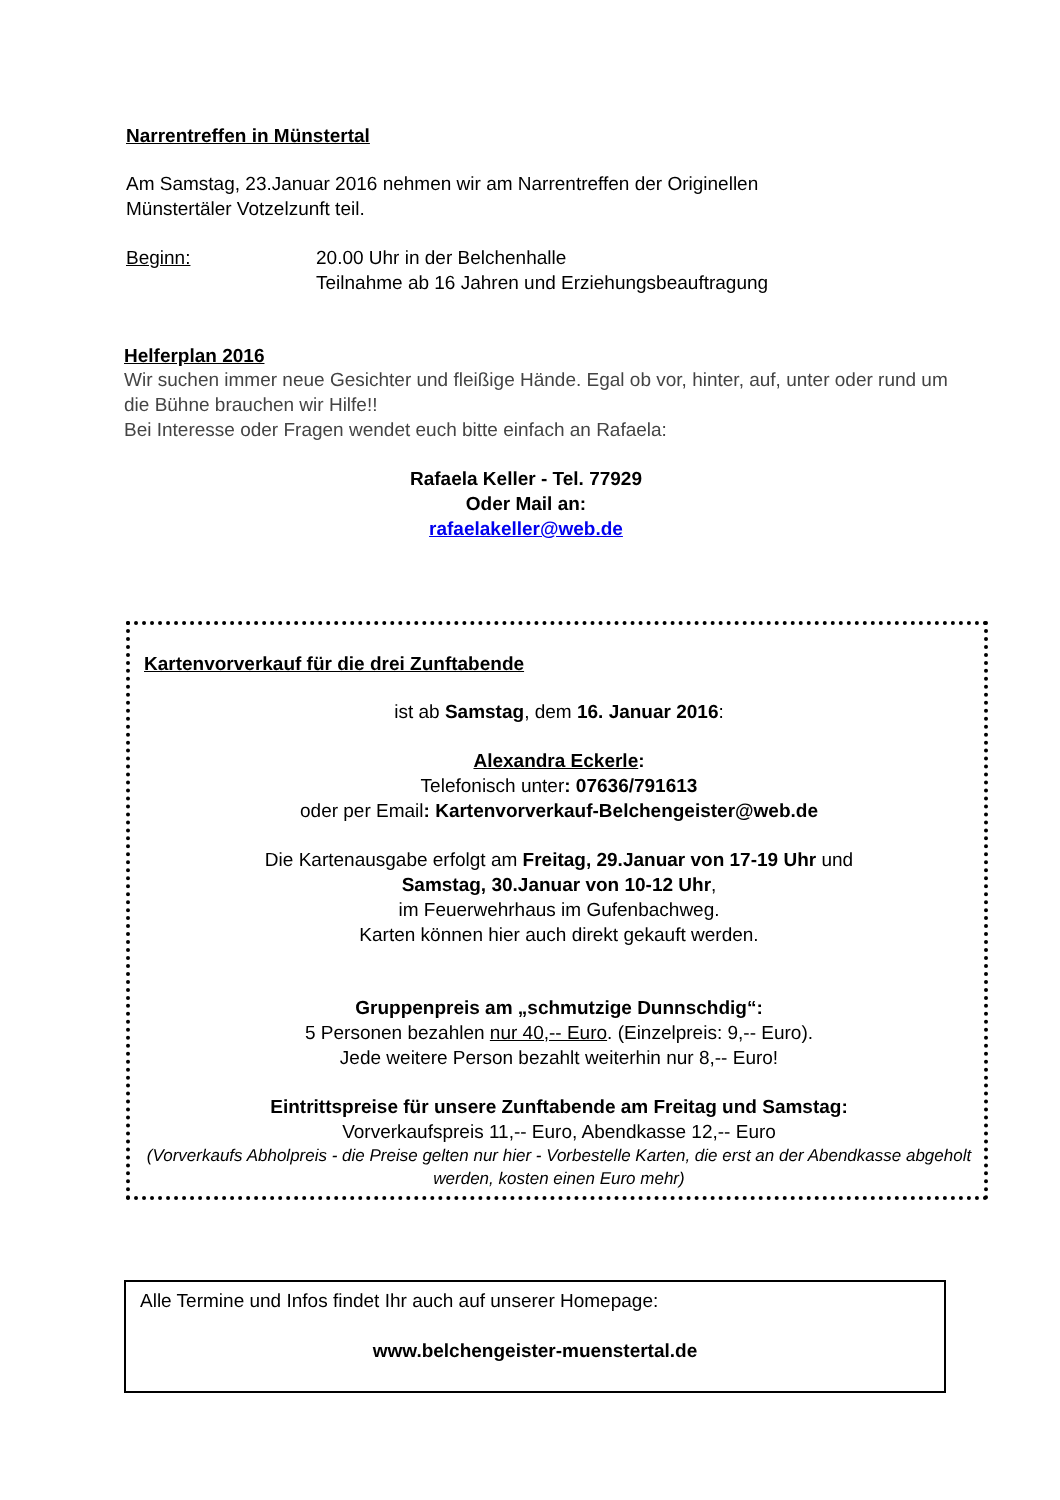Narrentreffen in Münstertal
Am Samstag, 23.Januar 2016 nehmen wir am Narrentreffen der Originellen
Münstertäler Votzelzunft teil.
Beginn: 20.00 Uhr in der Belchenhalle
Teilnahme ab 16 Jahren und Erziehungsbeauftragung
Helferplan 2016
Wir suchen immer neue Gesichter und fleißige Hände. Egal ob vor, hinter, auf, unter oder rund um die Bühne brauchen wir Hilfe!!
Bei Interesse oder Fragen wendet euch bitte einfach an Rafaela:
Rafaela Keller - Tel. 77929
Oder Mail an:
rafaelakeller@web.de
Kartenvorverkauf für die drei Zunftabende
ist ab Samstag, dem 16. Januar 2016:
Alexandra Eckerle:
Telefonisch unter: 07636/791613
oder per Email: Kartenvorverkauf-Belchengeister@web.de
Die Kartenausgabe erfolgt am Freitag, 29.Januar von 17-19 Uhr und
Samstag, 30.Januar von 10-12 Uhr,
im Feuerwehrhaus im Gufenbachweg.
Karten können hier auch direkt gekauft werden.
Gruppenpreis am „schmutzige Dunnschdig“:
5 Personen bezahlen nur 40,-- Euro. (Einzelpreis: 9,-- Euro).
Jede weitere Person bezahlt weiterhin nur 8,-- Euro!
Eintrittspreise für unsere Zunftabende am Freitag und Samstag:
Vorverkaufspreis 11,-- Euro, Abendkasse 12,-- Euro
(Vorverkaufs Abholpreis - die Preise gelten nur hier - Vorbestelle Karten, die erst an der Abendkasse abgeholt werden, kosten einen Euro mehr)
Alle Termine und Infos findet Ihr auch auf unserer Homepage:
www.belchengeister-muenstertal.de